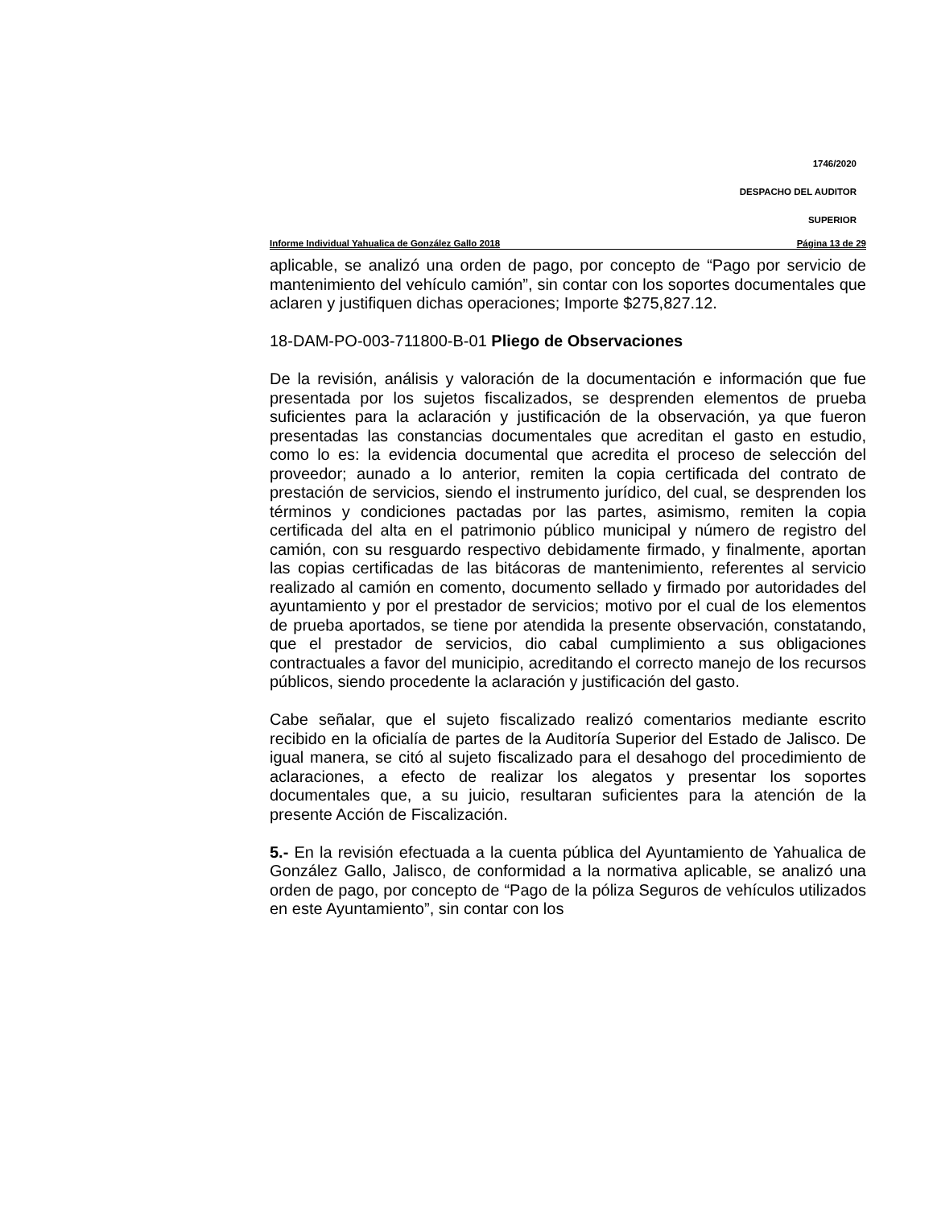1746/2020
DESPACHO DEL AUDITOR
SUPERIOR
Informe Individual Yahualica de González Gallo 2018 Página 13 de 29
aplicable, se analizó una orden de pago, por concepto de “Pago por servicio de mantenimiento del vehículo camión”, sin contar con los soportes documentales que aclaren y justifiquen dichas operaciones; Importe $275,827.12.
18-DAM-PO-003-711800-B-01 Pliego de Observaciones
De la revisión, análisis y valoración de la documentación e información que fue presentada por los sujetos fiscalizados, se desprenden elementos de prueba suficientes para la aclaración y justificación de la observación, ya que fueron presentadas las constancias documentales que acreditan el gasto en estudio, como lo es: la evidencia documental que acredita el proceso de selección del proveedor; aunado a lo anterior, remiten la copia certificada del contrato de prestación de servicios, siendo el instrumento jurídico, del cual, se desprenden los términos y condiciones pactadas por las partes, asimismo, remiten la copia certificada del alta en el patrimonio público municipal y número de registro del camión, con su resguardo respectivo debidamente firmado, y finalmente, aportan las copias certificadas de las bitácoras de mantenimiento, referentes al servicio realizado al camión en comento, documento sellado y firmado por autoridades del ayuntamiento y por el prestador de servicios; motivo por el cual de los elementos de prueba aportados, se tiene por atendida la presente observación, constatando, que el prestador de servicios, dio cabal cumplimiento a sus obligaciones contractuales a favor del municipio, acreditando el correcto manejo de los recursos públicos, siendo procedente la aclaración y justificación del gasto.
Cabe señalar, que el sujeto fiscalizado realizó comentarios mediante escrito recibido en la oficialía de partes de la Auditoría Superior del Estado de Jalisco. De igual manera, se citó al sujeto fiscalizado para el desahogo del procedimiento de aclaraciones, a efecto de realizar los alegatos y presentar los soportes documentales que, a su juicio, resultaran suficientes para la atención de la presente Acción de Fiscalización.
5.- En la revisión efectuada a la cuenta pública del Ayuntamiento de Yahualica de González Gallo, Jalisco, de conformidad a la normativa aplicable, se analizó una orden de pago, por concepto de “Pago de la póliza Seguros de vehículos utilizados en este Ayuntamiento”, sin contar con los